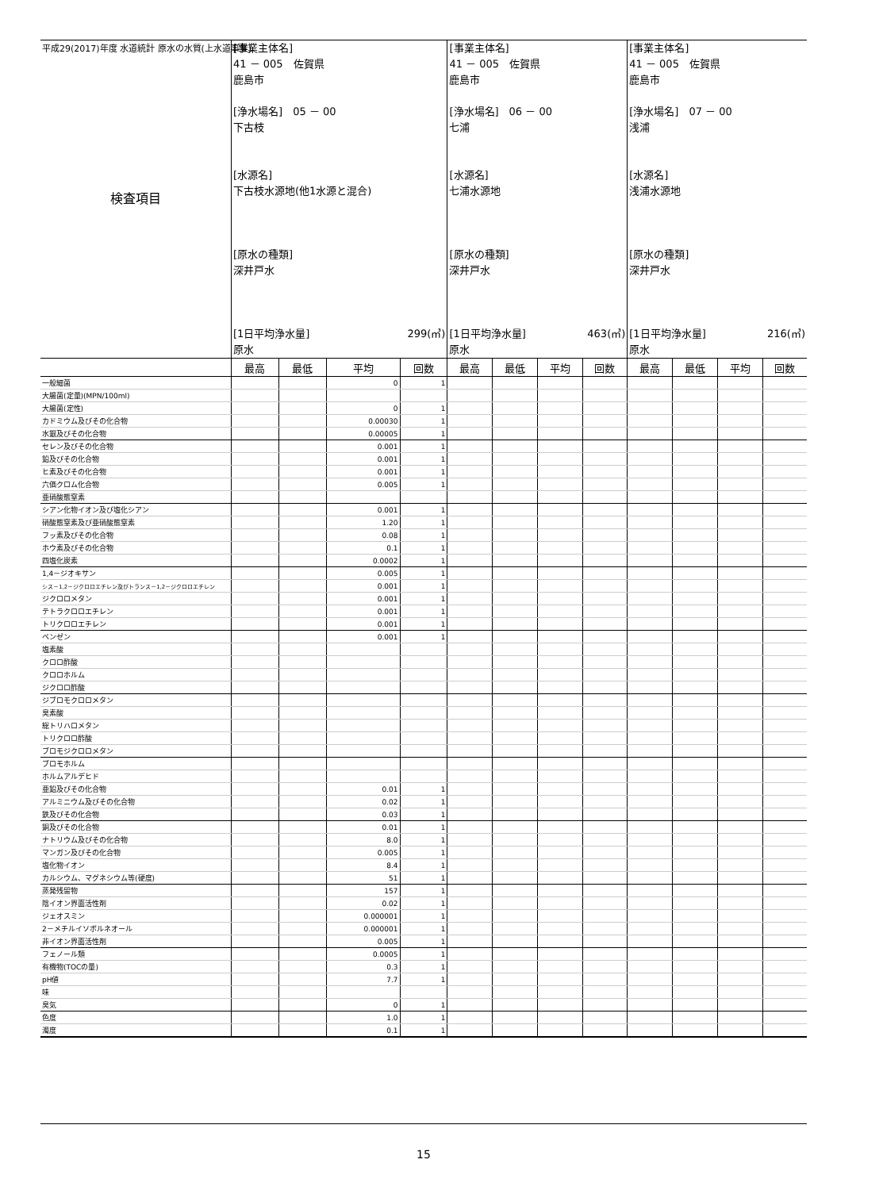平成29(2017)年度 水道統計 原水の水質(上水道事業)
| 検査項目 | [事業主体名] 41 － 005 佐賀県 鹿島市 [浄水場名] 05 － 00 下古枝 [水源名] 下古枝水源地(他1水源と混合) [原水の種類] 深井戸水 [1日平均浄水量] 299(㎥) 原水 | | | | [事業主体名] 41 － 005 佐賀県 鹿島市 [浄水場名] 06 － 00 七浦 [水源名] 七浦水源地 [原水の種類] 深井戸水 [1日平均浄水量] 463(㎥) 原水 | | | | [事業主体名] 41 － 005 佐賀県 鹿島市 [浄水場名] 07 － 00 浅浦 [水源名] 浅浦水源地 [原水の種類] 深井戸水 [1日平均浄水量] 216(㎥) 原水 | | | |
| | 最高 | 最低 | 平均 | 回数 | 最高 | 最低 | 平均 | 回数 | 最高 | 最低 | 平均 | 回数 |
| 一般細菌 | | | 0 | 1 | | | | | | | | |
| 大腸菌(定量)(MPN/100ml) | | | | | | | | | | | | |
| 大腸菌(定性) | | | 0 | 1 | | | | | | | | |
| カドミウム及びその化合物 | | | 0.00030 | 1 | | | | | | | | |
| 水銀及びその化合物 | | | 0.00005 | 1 | | | | | | | | |
| セレン及びその化合物 | | | 0.001 | 1 | | | | | | | | |
| 鉛及びその化合物 | | | 0.001 | 1 | | | | | | | | |
| ヒ素及びその化合物 | | | 0.001 | 1 | | | | | | | | |
| 六価クロム化合物 | | | 0.005 | 1 | | | | | | | | |
| 亜硝酸態窒素 | | | | | | | | | | | | |
| シアン化物イオン及び塩化シアン | | | 0.001 | 1 | | | | | | | | |
| 硝酸態窒素及び亜硝酸態窒素 | | | 1.20 | 1 | | | | | | | | |
| フッ素及びその化合物 | | | 0.08 | 1 | | | | | | | | |
| ホウ素及びその化合物 | | | 0.1 | 1 | | | | | | | | |
| 四塩化炭素 | | | 0.0002 | 1 | | | | | | | | |
| 1,4－ジオキサン | | | 0.005 | 1 | | | | | | | | |
| シス－1,2－ジクロロエチレン及びトランス－1,2－ジクロロエチレン | | | 0.001 | 1 | | | | | | | | |
| ジクロロメタン | | | 0.001 | 1 | | | | | | | | |
| テトラクロロエチレン | | | 0.001 | 1 | | | | | | | | |
| トリクロロエチレン | | | 0.001 | 1 | | | | | | | | |
| ベンゼン | | | 0.001 | 1 | | | | | | | | |
| 塩素酸 | | | | | | | | | | | | |
| クロロ酢酸 | | | | | | | | | | | | |
| クロロホルム | | | | | | | | | | | | |
| ジクロロ酢酸 | | | | | | | | | | | | |
| ジブロモクロロメタン | | | | | | | | | | | | |
| 臭素酸 | | | | | | | | | | | | |
| 総トリハロメタン | | | | | | | | | | | | |
| トリクロロ酢酸 | | | | | | | | | | | | |
| ブロモジクロロメタン | | | | | | | | | | | | |
| ブロモホルム | | | | | | | | | | | | |
| ホルムアルデヒド | | | | | | | | | | | | |
| 亜鉛及びその化合物 | | | 0.01 | 1 | | | | | | | | |
| アルミニウム及びその化合物 | | | 0.02 | 1 | | | | | | | | |
| 鉄及びその化合物 | | | 0.03 | 1 | | | | | | | | |
| 銅及びその化合物 | | | 0.01 | 1 | | | | | | | | |
| ナトリウム及びその化合物 | | | 8.0 | 1 | | | | | | | | |
| マンガン及びその化合物 | | | 0.005 | 1 | | | | | | | | |
| 塩化物イオン | | | 8.4 | 1 | | | | | | | | |
| カルシウム、マグネシウム等(硬度) | | | 51 | 1 | | | | | | | | |
| 蒸発残留物 | | | 157 | 1 | | | | | | | | |
| 陰イオン界面活性剤 | | | 0.02 | 1 | | | | | | | | |
| ジェオスミン | | | 0.000001 | 1 | | | | | | | | |
| 2－メチルイソボルネオール | | | 0.000001 | 1 | | | | | | | | |
| 非イオン界面活性剤 | | | 0.005 | 1 | | | | | | | | |
| フェノール類 | | | 0.0005 | 1 | | | | | | | | |
| 有機物(TOCの量) | | | 0.3 | 1 | | | | | | | | |
| pH値 | | | 7.7 | 1 | | | | | | | | |
| 味 | | | | | | | | | | | | |
| 臭気 | | | 0 | 1 | | | | | | | | |
| 色度 | | | 1.0 | 1 | | | | | | | | |
| 濁度 | | | 0.1 | 1 | | | | | | | | |
15